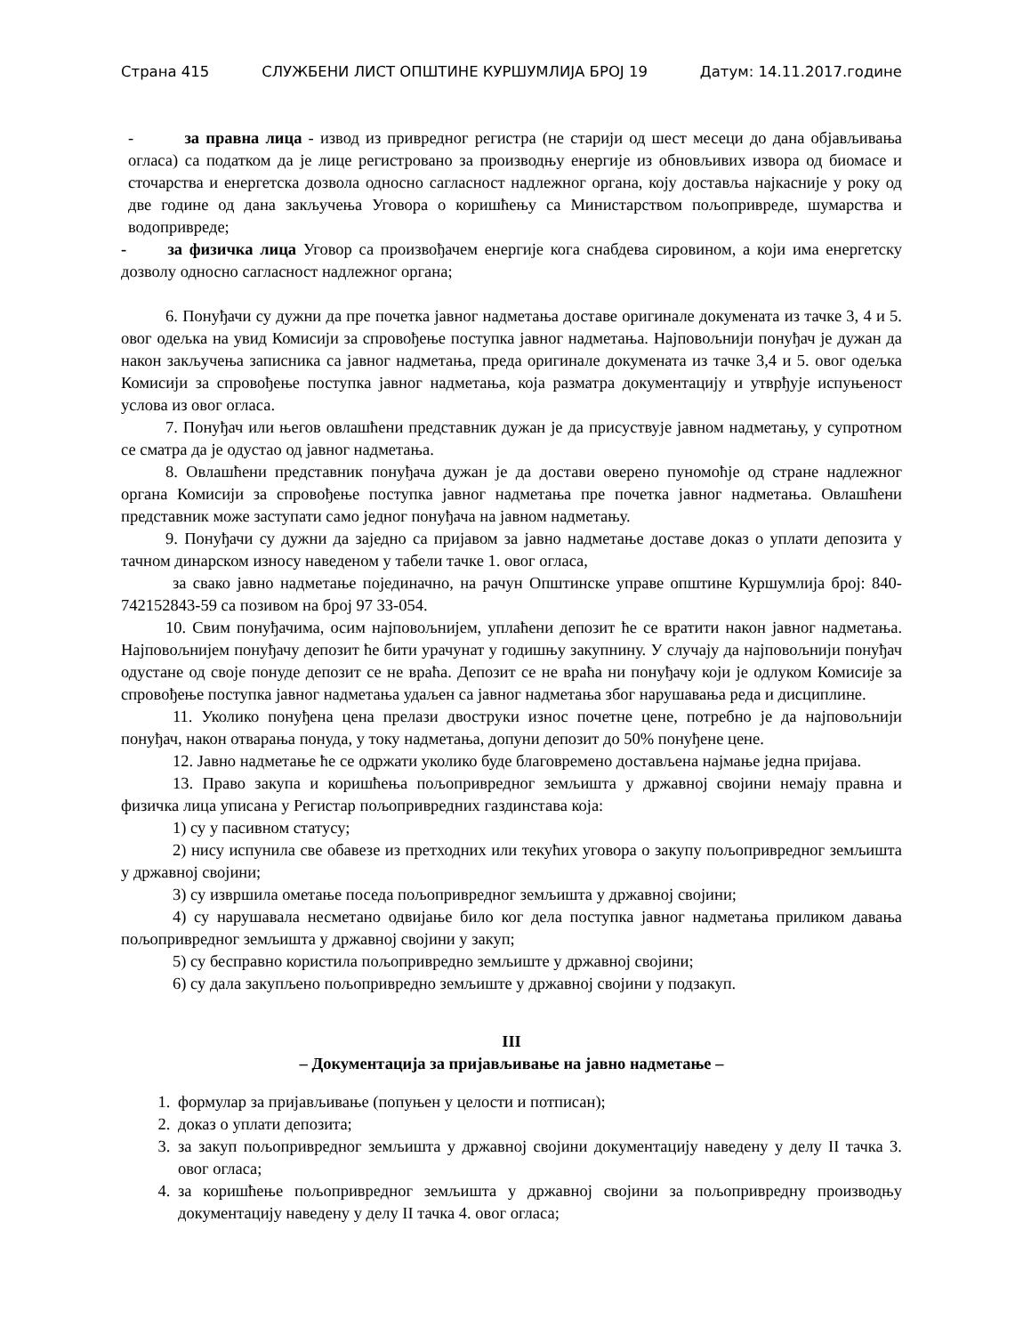Страна 415 СЛУЖБЕНИ ЛИСТ ОПШТИНЕ КУРШУМЛИЈА БРОЈ 19 Датум: 14.11.2017.године
- за правна лица - извод из привредног регистра (не старији од шест месеци до дана објављивања огласа) са податком да је лице регистровано за производњу енергије из обновљивих извора од биомасе и сточарства и енергетска дозвола односно сагласност надлежног органа, коју доставља најкасније у року од две године од дана закључења Уговора о коришћењу са Министарством пољопривреде, шумарства и водопривреде;
- за физичка лица Уговор са произвођачем енергије кога снабдева сировином, а који има енергетску дозволу односно сагласност надлежног органа;
6. Понуђачи су дужни да пре почетка јавног надметања доставе оригинале докумената из тачке 3, 4 и 5. овог одељка на увид Комисији за спровођење поступка јавног надметања. Најповољнији понуђач је дужан да након закључења записника са јавног надметања, преда оригинале докумената из тачке 3,4 и 5. овог одељка Комисији за спровођење поступка јавног надметања, која разматра документацију и утврђује испуњеност услова из овог огласа.
7. Понуђач или његов овлашћени представник дужан је да присуствује јавном надметању, у супротном се сматра да је одустао од јавног надметања.
8. Овлашћени представник понуђача дужан је да достави оверено пуномоћје од стране надлежног органа Комисији за спровођење поступка јавног надметања пре почетка јавног надметања. Овлашћени представник може заступати само једног понуђача на јавном надметању.
9. Понуђачи су дужни да заједно са пријавом за јавно надметање доставе доказ о уплати депозита у тачном динарском износу наведеном у табели тачке 1. овог огласа,
за свако јавно надметање појединачно, на рачун Општинске управе општине Куршумлија број: 840-742152843-59 са позивом на број 97 33-054.
10. Свим понуђачима, осим најповољнијем, уплаћени депозит ће се вратити након јавног надметања. Најповољнијем понуђачу депозит ће бити урачунат у годишњу закупнину. У случају да најповољнији понуђач одустане од своје понуде депозит се не враћа. Депозит се не враћа ни понуђачу који је одлуком Комисије за спровођење поступка јавног надметања удаљен са јавног надметања због нарушавања реда и дисциплине.
11. Уколико понуђена цена прелази двоструки износ почетне цене, потребно је да најповољнији понуђач, након отварања понуда, у току надметања, допуни депозит до 50% понуђене цене.
12. Јавно надметање ће се одржати уколико буде благовремено достављена најмање једна пријава.
13. Право закупа и коришћења пољопривредног земљишта у државној својини немају правна и физичка лица уписана у Регистар пољопривредних газдинстава која:
1) су у пасивном статусу;
2) нису испунила све обавезе из претходних или текућих уговора о закупу пољопривредног земљишта у државној својини;
3) су извршила ометање поседа пољопривредног земљишта у државној својини;
4) су нарушавала несметано одвијање било ког дела поступка јавног надметања приликом давања пољопривредног земљишта у државној својини у закуп;
5) су бесправно користила пољопривредно земљиште у државној својини;
6) су дала закупљено пољопривредно земљиште у државној својини у подзакуп.
III
– Документација за пријављивање на јавно надметање –
1. формулар за пријављивање (попуњен у целости и потписан);
2. доказ о уплати депозита;
3. за закуп пољопривредног земљишта у државној својини документацију наведену у делу II тачка 3. овог огласа;
4. за коришћење пољопривредног земљишта у државној својини за пољопривредну производњу документацију наведену у делу II тачка 4. овог огласа;